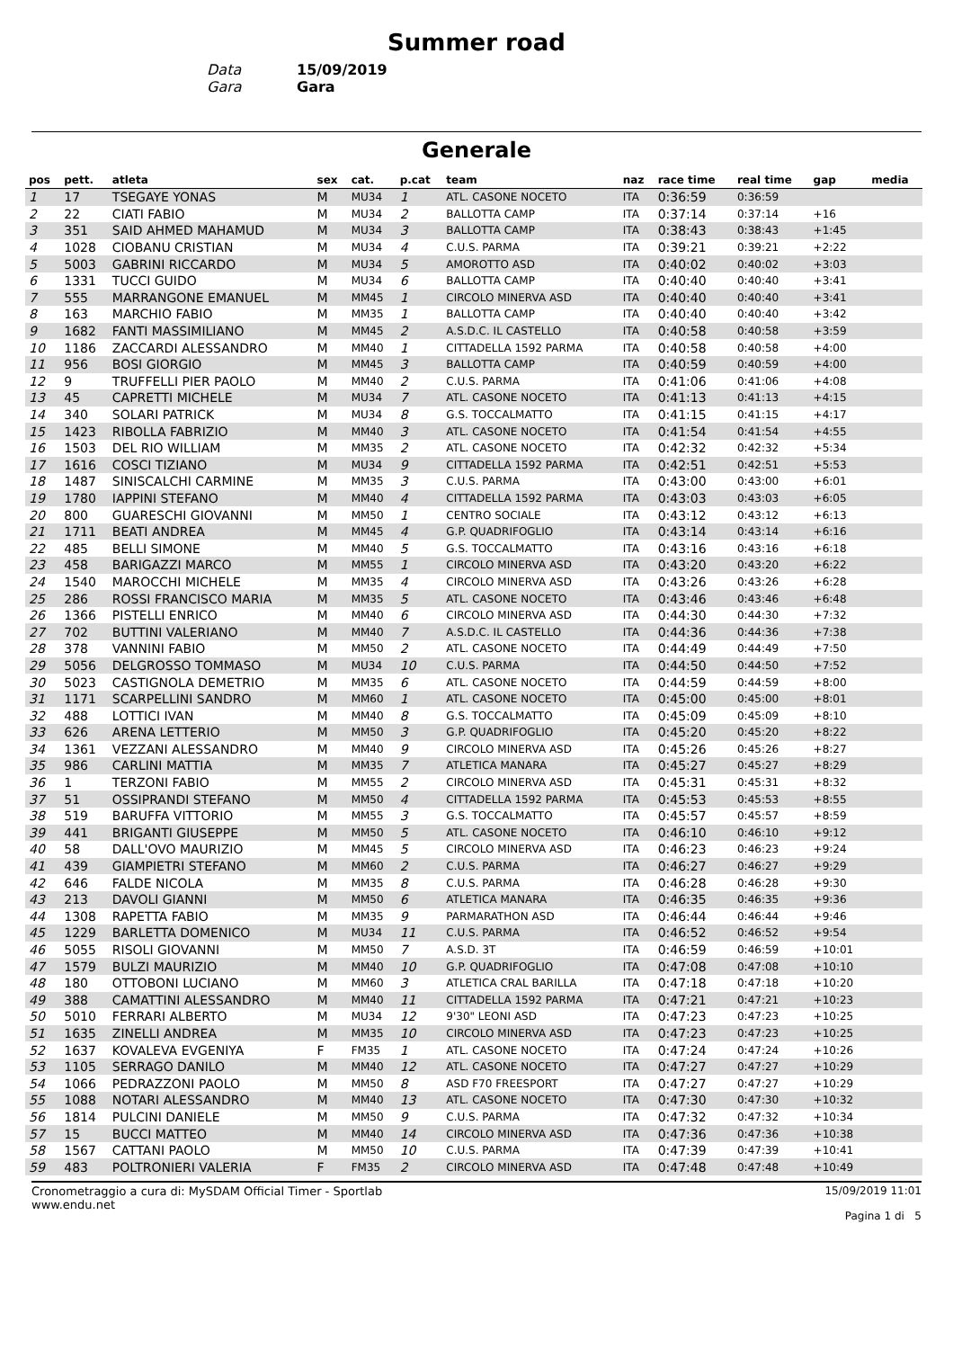Summer road
Data 15/09/2019
Gara Gara
Generale
| pos | pett. | atleta | sex | cat. | p.cat | team | naz | race time | real time | gap | media |
| --- | --- | --- | --- | --- | --- | --- | --- | --- | --- | --- | --- |
| 1 | 17 | TSEGAYE YONAS | M | MU34 | 1 | ATL. CASONE NOCETO | ITA | 0:36:59 | 0:36:59 | | |
| 2 | 22 | CIATI FABIO | M | MU34 | 2 | BALLOTTA CAMP | ITA | 0:37:14 | 0:37:14 | +16 | |
| 3 | 351 | SAID AHMED MAHAMUD | M | MU34 | 3 | BALLOTTA CAMP | ITA | 0:38:43 | 0:38:43 | +1:45 | |
| 4 | 1028 | CIOBANU CRISTIAN | M | MU34 | 4 | C.U.S. PARMA | ITA | 0:39:21 | 0:39:21 | +2:22 | |
| 5 | 5003 | GABRINI RICCARDO | M | MU34 | 5 | AMOROTTO ASD | ITA | 0:40:02 | 0:40:02 | +3:03 | |
| 6 | 1331 | TUCCI GUIDO | M | MU34 | 6 | BALLOTTA CAMP | ITA | 0:40:40 | 0:40:40 | +3:41 | |
| 7 | 555 | MARRANGONE EMANUEL | M | MM45 | 1 | CIRCOLO MINERVA ASD | ITA | 0:40:40 | 0:40:40 | +3:41 | |
| 8 | 163 | MARCHIO FABIO | M | MM35 | 1 | BALLOTTA CAMP | ITA | 0:40:40 | 0:40:40 | +3:42 | |
| 9 | 1682 | FANTI MASSIMILIANO | M | MM45 | 2 | A.S.D.C. IL CASTELLO | ITA | 0:40:58 | 0:40:58 | +3:59 | |
| 10 | 1186 | ZACCARDI ALESSANDRO | M | MM40 | 1 | CITTADELLA 1592 PARMA | ITA | 0:40:58 | 0:40:58 | +4:00 | |
| 11 | 956 | BOSI GIORGIO | M | MM45 | 3 | BALLOTTA CAMP | ITA | 0:40:59 | 0:40:59 | +4:00 | |
| 12 | 9 | TRUFFELLI PIER PAOLO | M | MM40 | 2 | C.U.S. PARMA | ITA | 0:41:06 | 0:41:06 | +4:08 | |
| 13 | 45 | CAPRETTI MICHELE | M | MU34 | 7 | ATL. CASONE NOCETO | ITA | 0:41:13 | 0:41:13 | +4:15 | |
| 14 | 340 | SOLARI PATRICK | M | MU34 | 8 | G.S. TOCCALMATTO | ITA | 0:41:15 | 0:41:15 | +4:17 | |
| 15 | 1423 | RIBOLLA FABRIZIO | M | MM40 | 3 | ATL. CASONE NOCETO | ITA | 0:41:54 | 0:41:54 | +4:55 | |
| 16 | 1503 | DEL RIO WILLIAM | M | MM35 | 2 | ATL. CASONE NOCETO | ITA | 0:42:32 | 0:42:32 | +5:34 | |
| 17 | 1616 | COSCI TIZIANO | M | MU34 | 9 | CITTADELLA 1592 PARMA | ITA | 0:42:51 | 0:42:51 | +5:53 | |
| 18 | 1487 | SINISCALCHI CARMINE | M | MM35 | 3 | C.U.S. PARMA | ITA | 0:43:00 | 0:43:00 | +6:01 | |
| 19 | 1780 | IAPPINI STEFANO | M | MM40 | 4 | CITTADELLA 1592 PARMA | ITA | 0:43:03 | 0:43:03 | +6:05 | |
| 20 | 800 | GUARESCHI GIOVANNI | M | MM50 | 1 | CENTRO SOCIALE | ITA | 0:43:12 | 0:43:12 | +6:13 | |
| 21 | 1711 | BEATI ANDREA | M | MM45 | 4 | G.P. QUADRIFOGLIO | ITA | 0:43:14 | 0:43:14 | +6:16 | |
| 22 | 485 | BELLI SIMONE | M | MM40 | 5 | G.S. TOCCALMATTO | ITA | 0:43:16 | 0:43:16 | +6:18 | |
| 23 | 458 | BARIGAZZI MARCO | M | MM55 | 1 | CIRCOLO MINERVA ASD | ITA | 0:43:20 | 0:43:20 | +6:22 | |
| 24 | 1540 | MAROCCHI MICHELE | M | MM35 | 4 | CIRCOLO MINERVA ASD | ITA | 0:43:26 | 0:43:26 | +6:28 | |
| 25 | 286 | ROSSI FRANCISCO MARIA | M | MM35 | 5 | ATL. CASONE NOCETO | ITA | 0:43:46 | 0:43:46 | +6:48 | |
| 26 | 1366 | PISTELLI ENRICO | M | MM40 | 6 | CIRCOLO MINERVA ASD | ITA | 0:44:30 | 0:44:30 | +7:32 | |
| 27 | 702 | BUTTINI VALERIANO | M | MM40 | 7 | A.S.D.C. IL CASTELLO | ITA | 0:44:36 | 0:44:36 | +7:38 | |
| 28 | 378 | VANNINI FABIO | M | MM50 | 2 | ATL. CASONE NOCETO | ITA | 0:44:49 | 0:44:49 | +7:50 | |
| 29 | 5056 | DELGROSSO TOMMASO | M | MU34 | 10 | C.U.S. PARMA | ITA | 0:44:50 | 0:44:50 | +7:52 | |
| 30 | 5023 | CASTIGNOLA DEMETRIO | M | MM35 | 6 | ATL. CASONE NOCETO | ITA | 0:44:59 | 0:44:59 | +8:00 | |
| 31 | 1171 | SCARPELLINI SANDRO | M | MM60 | 1 | ATL. CASONE NOCETO | ITA | 0:45:00 | 0:45:00 | +8:01 | |
| 32 | 488 | LOTTICI IVAN | M | MM40 | 8 | G.S. TOCCALMATTO | ITA | 0:45:09 | 0:45:09 | +8:10 | |
| 33 | 626 | ARENA LETTERIO | M | MM50 | 3 | G.P. QUADRIFOGLIO | ITA | 0:45:20 | 0:45:20 | +8:22 | |
| 34 | 1361 | VEZZANI ALESSANDRO | M | MM40 | 9 | CIRCOLO MINERVA ASD | ITA | 0:45:26 | 0:45:26 | +8:27 | |
| 35 | 986 | CARLINI MATTIA | M | MM35 | 7 | ATLETICA MANARA | ITA | 0:45:27 | 0:45:27 | +8:29 | |
| 36 | 1 | TERZONI FABIO | M | MM55 | 2 | CIRCOLO MINERVA ASD | ITA | 0:45:31 | 0:45:31 | +8:32 | |
| 37 | 51 | OSSIPRANDI STEFANO | M | MM50 | 4 | CITTADELLA 1592 PARMA | ITA | 0:45:53 | 0:45:53 | +8:55 | |
| 38 | 519 | BARUFFA VITTORIO | M | MM55 | 3 | G.S. TOCCALMATTO | ITA | 0:45:57 | 0:45:57 | +8:59 | |
| 39 | 441 | BRIGANTI GIUSEPPE | M | MM50 | 5 | ATL. CASONE NOCETO | ITA | 0:46:10 | 0:46:10 | +9:12 | |
| 40 | 58 | DALL'OVO MAURIZIO | M | MM45 | 5 | CIRCOLO MINERVA ASD | ITA | 0:46:23 | 0:46:23 | +9:24 | |
| 41 | 439 | GIAMPIETRI STEFANO | M | MM60 | 2 | C.U.S. PARMA | ITA | 0:46:27 | 0:46:27 | +9:29 | |
| 42 | 646 | FALDE NICOLA | M | MM35 | 8 | C.U.S. PARMA | ITA | 0:46:28 | 0:46:28 | +9:30 | |
| 43 | 213 | DAVOLI GIANNI | M | MM50 | 6 | ATLETICA MANARA | ITA | 0:46:35 | 0:46:35 | +9:36 | |
| 44 | 1308 | RAPETTA FABIO | M | MM35 | 9 | PARMARATHON ASD | ITA | 0:46:44 | 0:46:44 | +9:46 | |
| 45 | 1229 | BARLETTA DOMENICO | M | MU34 | 11 | C.U.S. PARMA | ITA | 0:46:52 | 0:46:52 | +9:54 | |
| 46 | 5055 | RISOLI GIOVANNI | M | MM50 | 7 | A.S.D. 3T | ITA | 0:46:59 | 0:46:59 | +10:01 | |
| 47 | 1579 | BULZI MAURIZIO | M | MM40 | 10 | G.P. QUADRIFOGLIO | ITA | 0:47:08 | 0:47:08 | +10:10 | |
| 48 | 180 | OTTOBONI LUCIANO | M | MM60 | 3 | ATLETICA CRAL BARILLA | ITA | 0:47:18 | 0:47:18 | +10:20 | |
| 49 | 388 | CAMATTINI ALESSANDRO | M | MM40 | 11 | CITTADELLA 1592 PARMA | ITA | 0:47:21 | 0:47:21 | +10:23 | |
| 50 | 5010 | FERRARI ALBERTO | M | MU34 | 12 | 9'30" LEONI ASD | ITA | 0:47:23 | 0:47:23 | +10:25 | |
| 51 | 1635 | ZINELLI ANDREA | M | MM35 | 10 | CIRCOLO MINERVA ASD | ITA | 0:47:23 | 0:47:23 | +10:25 | |
| 52 | 1637 | KOVALEVA EVGENIYA | F | FM35 | 1 | ATL. CASONE NOCETO | ITA | 0:47:24 | 0:47:24 | +10:26 | |
| 53 | 1105 | SERRAGO DANILO | M | MM40 | 12 | ATL. CASONE NOCETO | ITA | 0:47:27 | 0:47:27 | +10:29 | |
| 54 | 1066 | PEDRAZZONI PAOLO | M | MM50 | 8 | ASD F70 FREESPORT | ITA | 0:47:27 | 0:47:27 | +10:29 | |
| 55 | 1088 | NOTARI ALESSANDRO | M | MM40 | 13 | ATL. CASONE NOCETO | ITA | 0:47:30 | 0:47:30 | +10:32 | |
| 56 | 1814 | PULCINI DANIELE | M | MM50 | 9 | C.U.S. PARMA | ITA | 0:47:32 | 0:47:32 | +10:34 | |
| 57 | 15 | BUCCI MATTEO | M | MM40 | 14 | CIRCOLO MINERVA ASD | ITA | 0:47:36 | 0:47:36 | +10:38 | |
| 58 | 1567 | CATTANI PAOLO | M | MM50 | 10 | C.U.S. PARMA | ITA | 0:47:39 | 0:47:39 | +10:41 | |
| 59 | 483 | POLTRONIERI VALERIA | F | FM35 | 2 | CIRCOLO MINERVA ASD | ITA | 0:47:48 | 0:47:48 | +10:49 | |
Cronometraggio a cura di: MySDAM Official Timer - Sportlab
www.endu.net
15/09/2019 11:01
Pagina 1 di 5